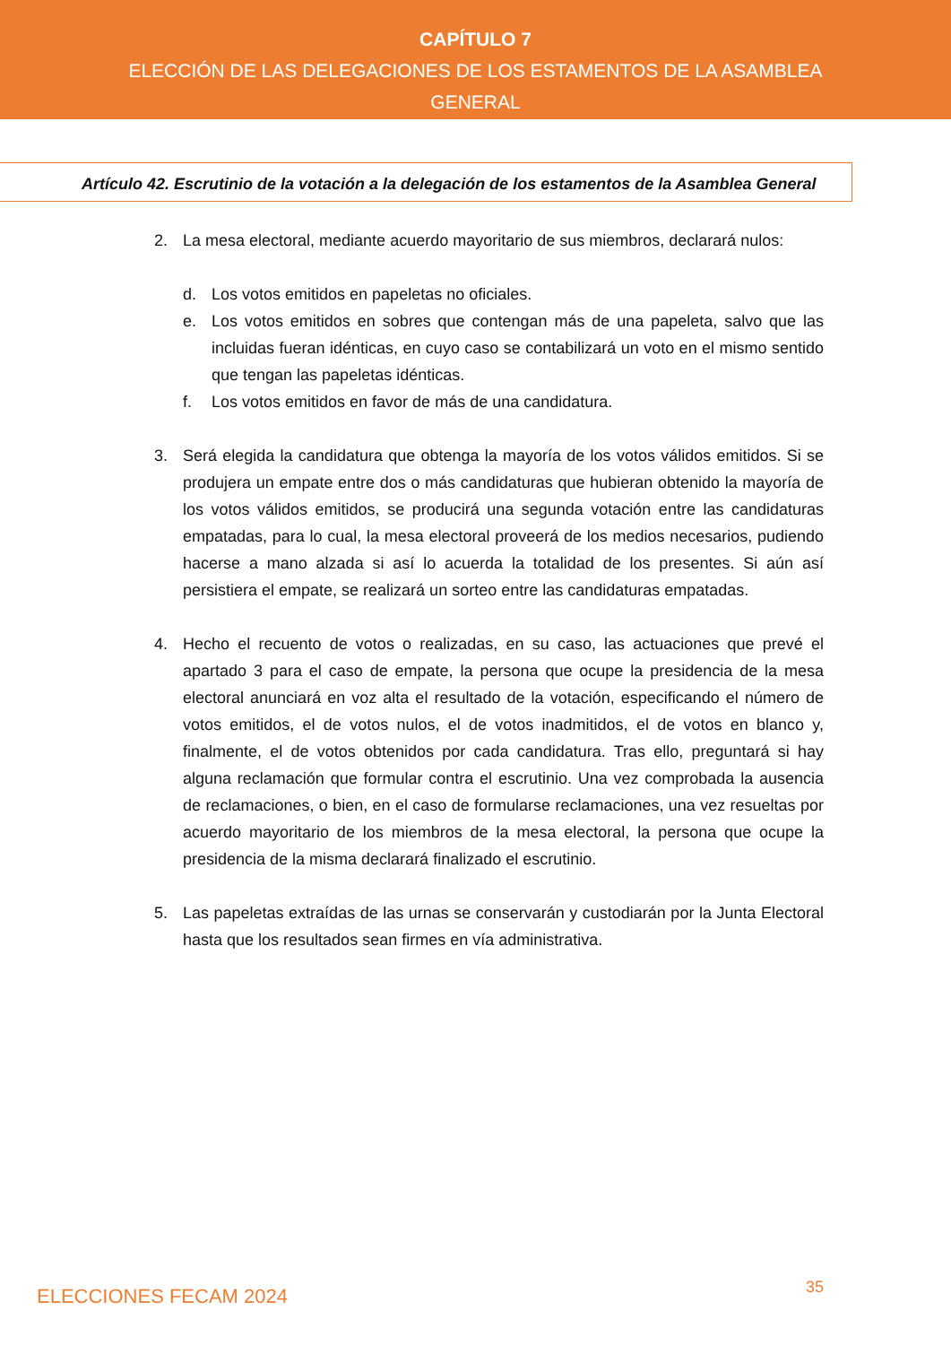CAPÍTULO 7
ELECCIÓN DE LAS DELEGACIONES DE LOS ESTAMENTOS DE LA ASAMBLEA
GENERAL
Artículo 42. Escrutinio de la votación a la delegación de los estamentos de la Asamblea General
2. La mesa electoral, mediante acuerdo mayoritario de sus miembros, declarará nulos:
d. Los votos emitidos en papeletas no oficiales.
e. Los votos emitidos en sobres que contengan más de una papeleta, salvo que las incluidas fueran idénticas, en cuyo caso se contabilizará un voto en el mismo sentido que tengan las papeletas idénticas.
f. Los votos emitidos en favor de más de una candidatura.
3. Será elegida la candidatura que obtenga la mayoría de los votos válidos emitidos. Si se produjera un empate entre dos o más candidaturas que hubieran obtenido la mayoría de los votos válidos emitidos, se producirá una segunda votación entre las candidaturas empatadas, para lo cual, la mesa electoral proveerá de los medios necesarios, pudiendo hacerse a mano alzada si así lo acuerda la totalidad de los presentes. Si aún así persistiera el empate, se realizará un sorteo entre las candidaturas empatadas.
4. Hecho el recuento de votos o realizadas, en su caso, las actuaciones que prevé el apartado 3 para el caso de empate, la persona que ocupe la presidencia de la mesa electoral anunciará en voz alta el resultado de la votación, especificando el número de votos emitidos, el de votos nulos, el de votos inadmitidos, el de votos en blanco y, finalmente, el de votos obtenidos por cada candidatura. Tras ello, preguntará si hay alguna reclamación que formular contra el escrutinio. Una vez comprobada la ausencia de reclamaciones, o bien, en el caso de formularse reclamaciones, una vez resueltas por acuerdo mayoritario de los miembros de la mesa electoral, la persona que ocupe la presidencia de la misma declarará finalizado el escrutinio.
5. Las papeletas extraídas de las urnas se conservarán y custodiarán por la Junta Electoral hasta que los resultados sean firmes en vía administrativa.
ELECCIONES FECAM 2024 35